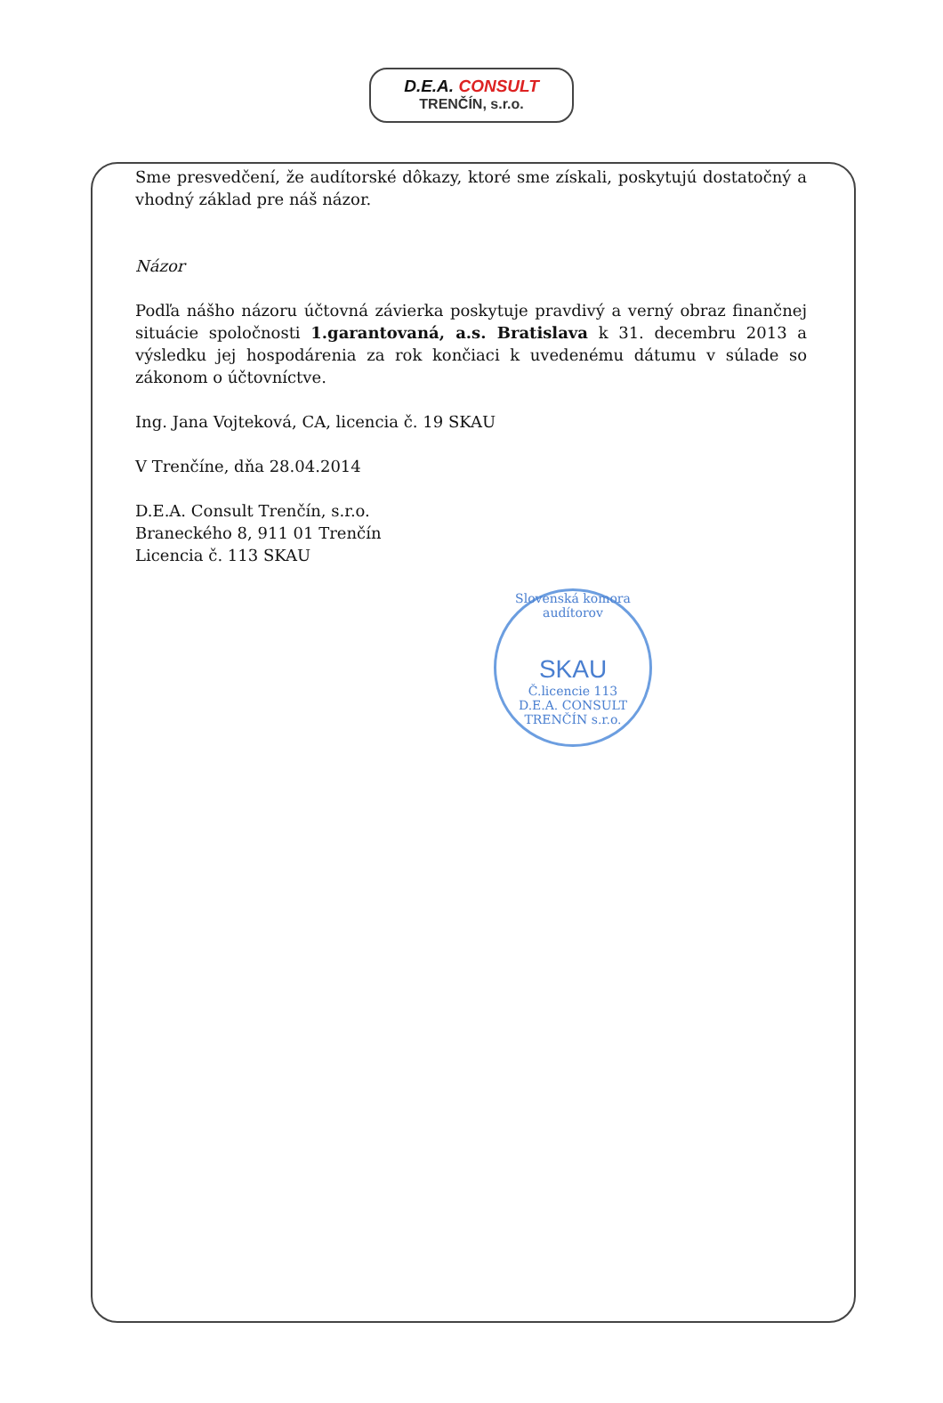D.E.A. CONSULT
TRENČÍN, s.r.o.
Sme presvedčení, že audítorské dôkazy, ktoré sme získali, poskytujú dostatočný a vhodný základ pre náš názor.
Názor
Podľa nášho názoru účtovná závierka poskytuje pravdivý a verný obraz finančnej situácie spoločnosti 1.garantovaná, a.s. Bratislava k 31. decembru 2013 a výsledku jej hospodárenia za rok končiaci k uvedenému dátumu v súlade so zákonom o účtovníctve.
Ing. Jana Vojteková, CA, licencia č. 19 SKAU
V Trenčíne, dňa 28.04.2014
D.E.A. Consult Trenčín, s.r.o.
Braneckého 8, 911 01 Trenčín
Licencia č. 113 SKAU
Slovenská komora audítorov
SKAU
Č.licencie 113
D.E.A. CONSULT TRENČÍN s.r.o.